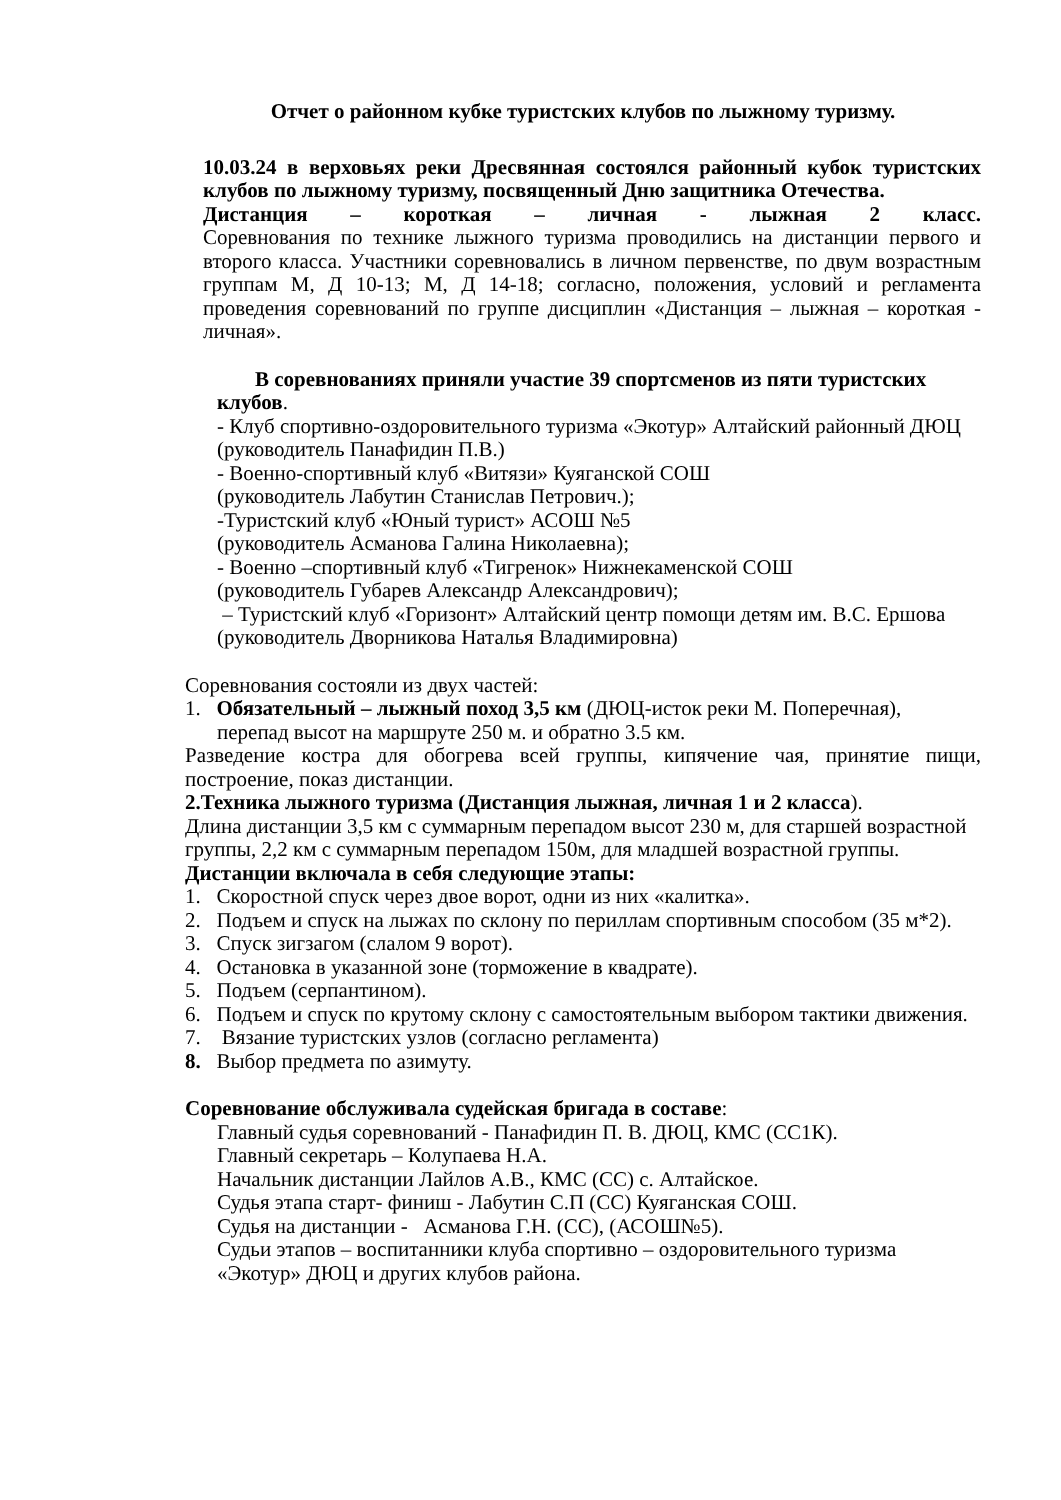Отчет о районном кубке туристских клубов по лыжному туризму.
10.03.24 в верховьях реки Дресвянная состоялся районный кубок туристских клубов по лыжному туризму, посвященный Дню защитника Отечества.
Дистанция – короткая – личная - лыжная 2 класс.
Соревнования по технике лыжного туризма проводились на дистанции первого и второго класса. Участники соревновались в личном первенстве, по двум возрастным группам М, Д 10-13; М, Д 14-18; согласно, положения, условий и регламента проведения соревнований по группе дисциплин «Дистанция – лыжная – короткая - личная».
В соревнованиях приняли участие 39 спортсменов из пяти туристских
клубов.
- Клуб спортивно-оздоровительного туризма «Экотур» Алтайский районный ДЮЦ
(руководитель Панафидин П.В.)
- Военно-спортивный клуб «Витязи» Куяганской СОШ
(руководитель Лабутин Станислав Петрович.);
-Туристский клуб «Юный турист» АСОШ №5
(руководитель Асманова Галина Николаевна);
- Военно –спортивный клуб «Тигренок» Нижнекаменской СОШ
(руководитель Губарев Александр Александрович);
– Туристский клуб «Горизонт» Алтайский центр помощи детям им. В.С. Ершова
(руководитель Дворникова Наталья Владимировна)
Соревнования состояли из двух частей:
1. Обязательный – лыжный поход 3,5 км (ДЮЦ-исток реки М. Поперечная),
перепад высот на маршруте 250 м. и обратно 3.5 км.
Разведение костра для обогрева всей группы, кипячение чая, принятие пищи, построение, показ дистанции.
2.Техника лыжного туризма (Дистанция лыжная, личная 1 и 2 класса).
Длина дистанции 3,5 км с суммарным перепадом высот 230 м, для старшей возрастной группы, 2,2 км с суммарным перепадом 150м, для младшей возрастной группы.
Дистанции включала в себя следующие этапы:
1. Скоростной спуск через двое ворот, одни из них «калитка».
2. Подъем и спуск на лыжах по склону по периллам спортивным способом (35 м*2).
3. Спуск зигзагом (слалом 9 ворот).
4. Остановка в указанной зоне (торможение в квадрате).
5. Подъем (серпантином).
6. Подъем и спуск по крутому склону с самостоятельным выбором тактики движения.
7. Вязание туристских узлов (согласно регламента)
8. Выбор предмета по азимуту.
Соревнование обслуживала судейская бригада в составе:
Главный судья соревнований - Панафидин П. В. ДЮЦ, КМС (СС1К).
Главный секретарь – Колупаева Н.А.
Начальник дистанции Лайлов А.В., КМС (СС) с. Алтайское.
Судья этапа старт- финиш - Лабутин С.П (СС) Куяганская СОШ.
Судья на дистанции - Асманова Г.Н. (СС), (АСОШ№5).
Судьи этапов – воспитанники клуба спортивно – оздоровительного туризма «Экотур» ДЮЦ и других клубов района.